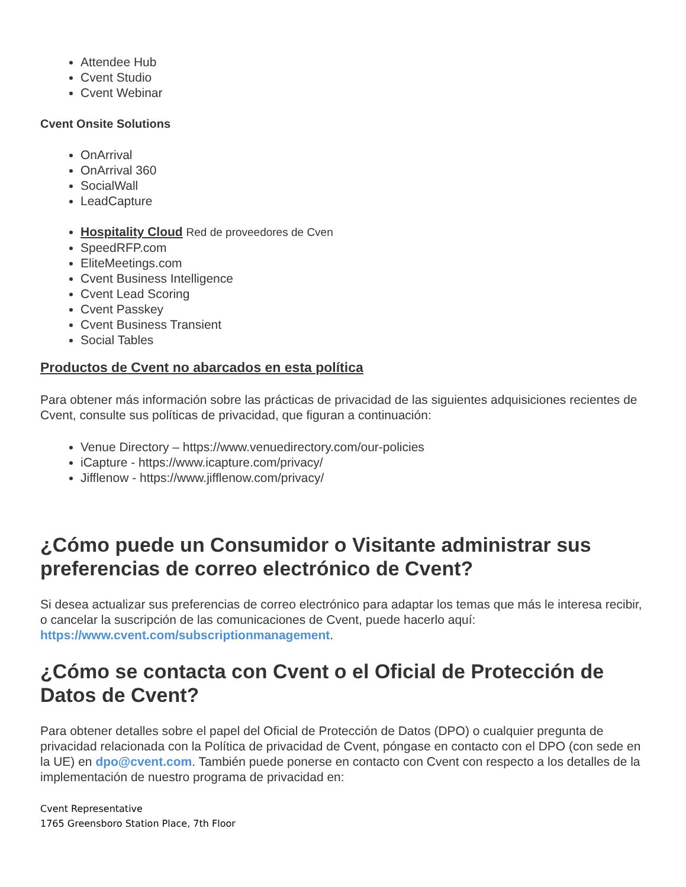Attendee Hub
Cvent Studio
Cvent Webinar
Cvent Onsite Solutions
OnArrival
OnArrival 360
SocialWall
LeadCapture
Hospitality Cloud Red de proveedores de Cven
SpeedRFP.com
EliteMeetings.com
Cvent Business Intelligence
Cvent Lead Scoring
Cvent Passkey
Cvent Business Transient
Social Tables
Productos de Cvent no abarcados en esta política
Para obtener más información sobre las prácticas de privacidad de las siguientes adquisiciones recientes de Cvent, consulte sus políticas de privacidad, que figuran a continuación:
Venue Directory – https://www.venuedirectory.com/our-policies
iCapture - https://www.icapture.com/privacy/
Jifflenow - https://www.jifflenow.com/privacy/
¿Cómo puede un Consumidor o Visitante administrar sus preferencias de correo electrónico de Cvent?
Si desea actualizar sus preferencias de correo electrónico para adaptar los temas que más le interesa recibir, o cancelar la suscripción de las comunicaciones de Cvent, puede hacerlo aquí: https://www.cvent.com/subscriptionmanagement.
¿Cómo se contacta con Cvent o el Oficial de Protección de Datos de Cvent?
Para obtener detalles sobre el papel del Oficial de Protección de Datos (DPO) o cualquier pregunta de privacidad relacionada con la Política de privacidad de Cvent, póngase en contacto con el DPO (con sede en la UE) en dpo@cvent.com. También puede ponerse en contacto con Cvent con respecto a los detalles de la implementación de nuestro programa de privacidad en:
Cvent Representative
1765 Greensboro Station Place, 7th Floor